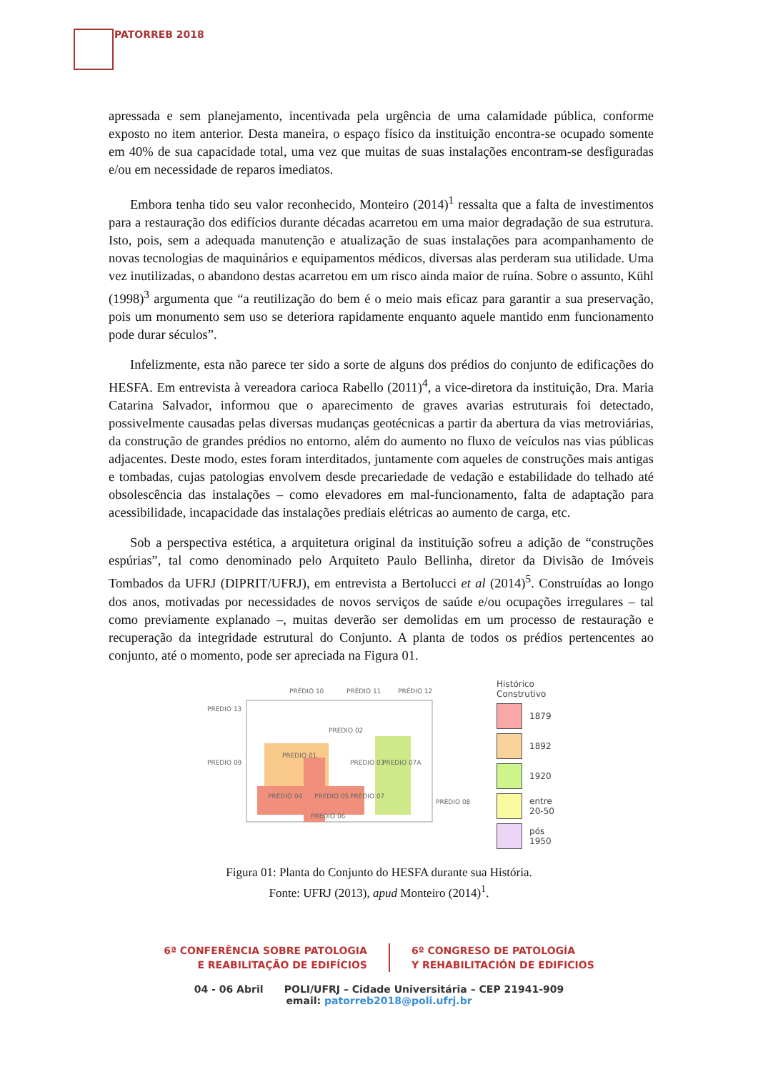PATORREB 2018
apressada e sem planejamento, incentivada pela urgência de uma calamidade pública, conforme exposto no item anterior. Desta maneira, o espaço físico da instituição encontra-se ocupado somente em 40% de sua capacidade total, uma vez que muitas de suas instalações encontram-se desfiguradas e/ou em necessidade de reparos imediatos.
Embora tenha tido seu valor reconhecido, Monteiro (2014)<sup>1</sup> ressalta que a falta de investimentos para a restauração dos edifícios durante décadas acarretou em uma maior degradação de sua estrutura. Isto, pois, sem a adequada manutenção e atualização de suas instalações para acompanhamento de novas tecnologias de maquinários e equipamentos médicos, diversas alas perderam sua utilidade. Uma vez inutilizadas, o abandono destas acarretou em um risco ainda maior de ruína. Sobre o assunto, Kühl (1998)<sup>3</sup> argumenta que “a reutilização do bem é o meio mais eficaz para garantir a sua preservação, pois um monumento sem uso se deteriora rapidamente enquanto aquele mantido enm funcionamento pode durar séculos”.
Infelizmente, esta não parece ter sido a sorte de alguns dos prédios do conjunto de edificações do HESFA. Em entrevista à vereadora carioca Rabello (2011)<sup>4</sup>, a vice-diretora da instituição, Dra. Maria Catarina Salvador, informou que o aparecimento de graves avarias estruturais foi detectado, possivelmente causadas pelas diversas mudanças geotécnicas a partir da abertura da vias metroviárias, da construção de grandes prédios no entorno, além do aumento no fluxo de veículos nas vias públicas adjacentes. Deste modo, estes foram interditados, juntamente com aqueles de construções mais antigas e tombadas, cujas patologias envolvem desde precariedade de vedação e estabilidade do telhado até obsolescência das instalações – como elevadores em mal-funcionamento, falta de adaptação para acessibilidade, incapacidade das instalações prediais elétricas ao aumento de carga, etc.
Sob a perspectiva estética, a arquitetura original da instituição sofreu a adição de “construções espúrias”, tal como denominado pelo Arquiteto Paulo Bellinha, diretor da Divisão de Imóveis Tombados da UFRJ (DIPRIT/UFRJ), em entrevista a Bertolucci et al (2014)<sup>5</sup>. Construídas ao longo dos anos, motivadas por necessidades de novos serviços de saúde e/ou ocupações irregulares – tal como previamente explanado –, muitas deverão ser demolidas em um processo de restauração e recuperação da integridade estrutural do Conjunto. A planta de todos os prédios pertencentes ao conjunto, até o momento, pode ser apreciada na Figura 01.
PRÉDIO 10
PRÉDIO 11
PRÉDIO 12
PREDIO 13
PREDIO 01
PREDIO 02
PREDIO 03
PREDIO 07A
PREDIO 09
PREDIO 04
PREDIO 05
PREDIO 07
PREDIO 06
PRÉDIO 08
Histórico
Construtivo
1879
1892
1920
entre
20-50
pós
1950
Figura 01: Planta do Conjunto do HESFA durante sua História.
Fonte: UFRJ (2013), apud Monteiro (2014)<sup>1</sup>.
6ª CONFERÊNCIA SOBRE PATOLOGIA
E REABILITAÇÃO DE EDIFÍCIOS
6º CONGRESO DE PATOLOGÍA
Y REHABILITACIÓN DE EDIFICIOS
04 - 06 Abril POLI/UFRJ – Cidade Universitária – CEP 21941-909
email: patorreb2018@poli.ufrj.br